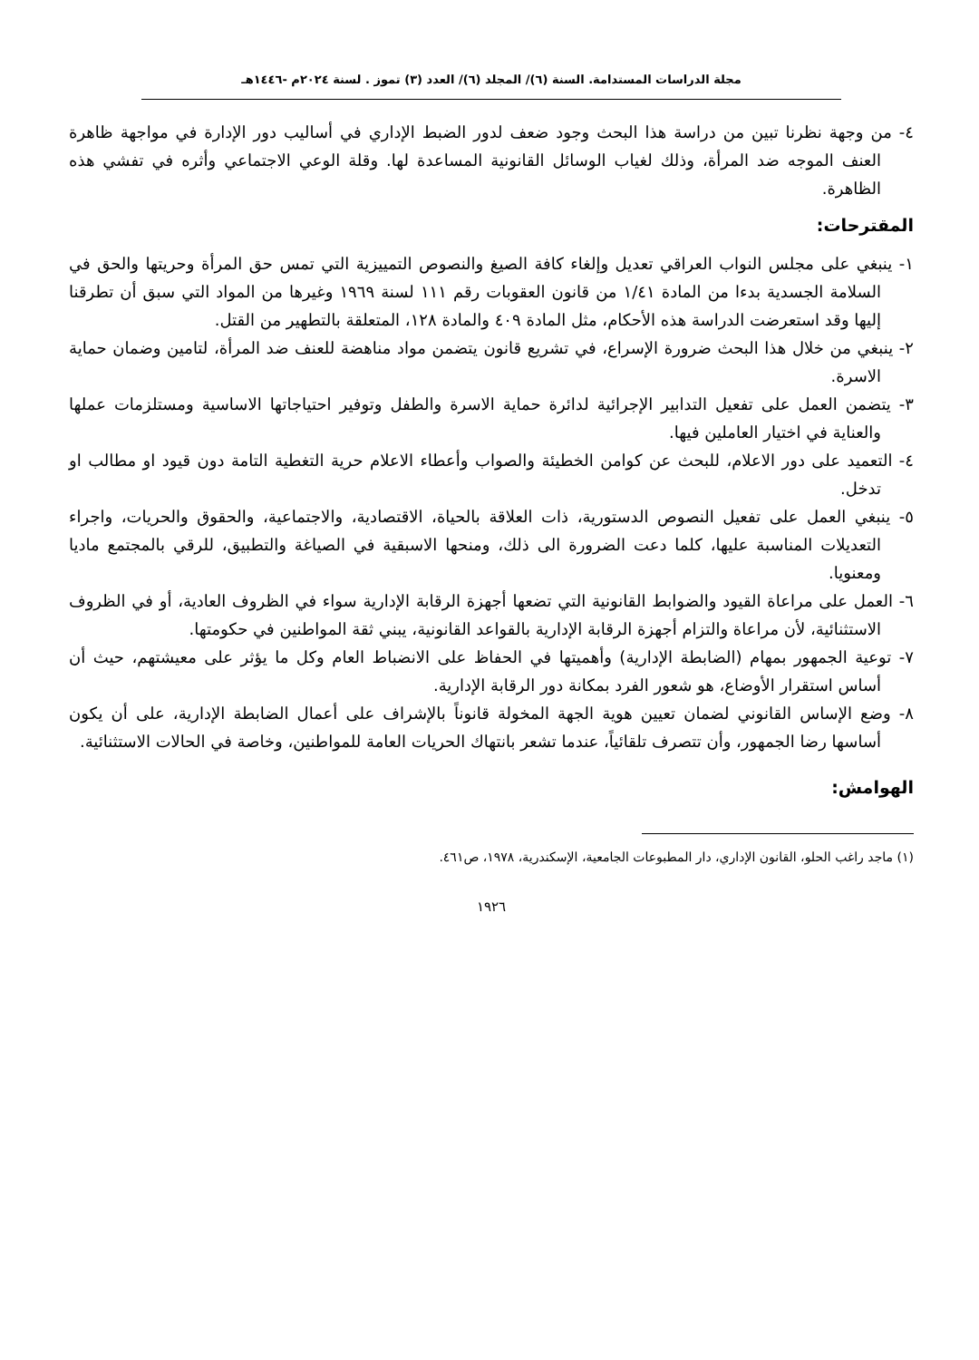مجلة الدراسات المستدامة. السنة (٦)/ المجلد (٦)/ العدد (٣) تموز . لسنة ٢٠٢٤م -١٤٤٦هـ
٤- من وجهة نظرنا تبين من دراسة هذا البحث وجود ضعف لدور الضبط الإداري في أساليب دور الإدارة في مواجهة ظاهرة العنف الموجه ضد المرأة، وذلك لغياب الوسائل القانونية المساعدة لها. وقلة الوعي الاجتماعي وأثره في تفشي هذه الظاهرة.
المقترحات:
١- ينبغي على مجلس النواب العراقي تعديل وإلغاء كافة الصيغ والنصوص التمييزية التي تمس حق المرأة وحريتها والحق في السلامة الجسدية بدءا من المادة ١/٤١ من قانون العقوبات رقم ١١١ لسنة ١٩٦٩ وغيرها من المواد التي سبق أن تطرقنا إليها وقد استعرضت الدراسة هذه الأحكام، مثل المادة ٤٠٩ والمادة ١٢٨، المتعلقة بالتطهير من القتل.
٢- ينبغي من خلال هذا البحث ضرورة الإسراع، في تشريع قانون يتضمن مواد مناهضة للعنف ضد المرأة، لتامين وضمان حماية الاسرة.
٣- يتضمن العمل على تفعيل التدابير الإجرائية لدائرة حماية الاسرة والطفل وتوفير احتياجاتها الاساسية ومستلزمات عملها والعناية في اختيار العاملين فيها.
٤- التعميد على دور الاعلام، للبحث عن كوامن الخطيئة والصواب وأعطاء الاعلام حرية التغطية التامة دون قيود او مطالب او تدخل.
٥- ينبغي العمل على تفعيل النصوص الدستورية، ذات العلاقة بالحياة، الاقتصادية، والاجتماعية، والحقوق والحريات، واجراء التعديلات المناسبة عليها، كلما دعت الضرورة الى ذلك، ومنحها الاسبقية في الصياغة والتطبيق، للرقي بالمجتمع ماديا ومعنويا.
٦- العمل على مراعاة القيود والضوابط القانونية التي تضعها أجهزة الرقابة الإدارية سواء في الظروف العادية، أو في الظروف الاستثنائية، لأن مراعاة والتزام أجهزة الرقابة الإدارية بالقواعد القانونية، يبني ثقة المواطنين في حكومتها.
٧- توعية الجمهور بمهام (الضابطة الإدارية) وأهميتها في الحفاظ على الانضباط العام وكل ما يؤثر على معيشتهم، حيث أن أساس استقرار الأوضاع، هو شعور الفرد بمكانة دور الرقابة الإدارية.
٨- وضع الإساس القانوني لضمان تعيين هوية الجهة المخولة قانوناً بالإشراف على أعمال الضابطة الإدارية، على أن يكون أساسها رضا الجمهور، وأن تتصرف تلقائياً، عندما تشعر بانتهاك الحريات العامة للمواطنين، وخاصة في الحالات الاستثنائية.
الهوامش:
(١) ماجد راغب الحلو، القانون الإداري، دار المطبوعات الجامعية، الإسكندرية، ١٩٧٨، ص٤٦١.
١٩٢٦